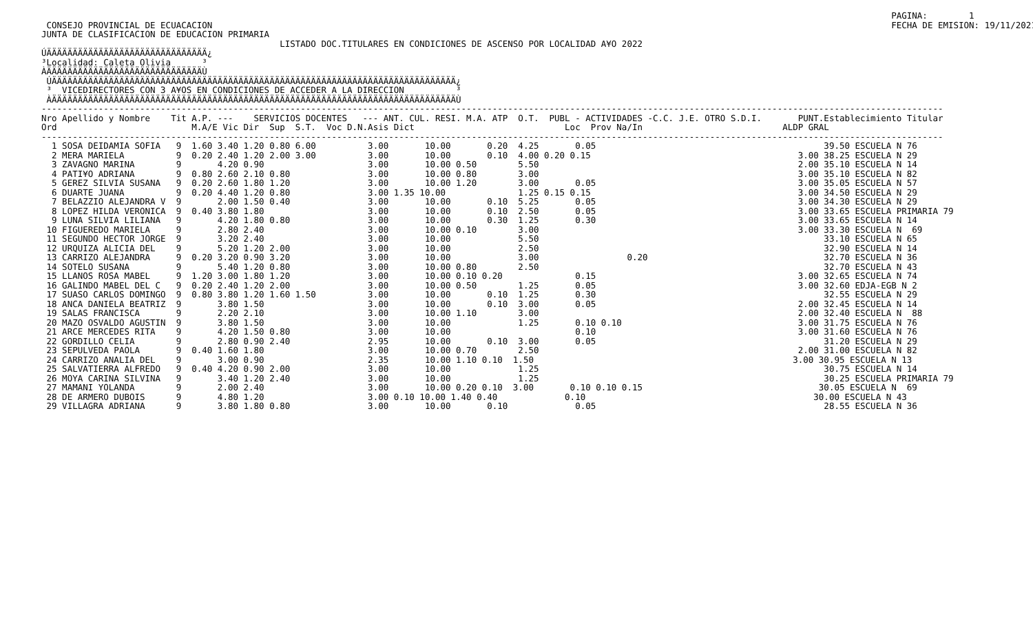PAGINA:        1
 CONSEJO PROVINCIAL DE ECUACACION                                                                                                                                   FECHA DE EMISION: 19/11/2021
JUNTA DE CLASIFICACION DE EDUCACION PRIMARIA
                                              LISTADO DOC.TITULARES EN CONDICIONES DE ASCENSO POR LOCALIDAD A¥O 2022
ÚÄÄÄÄÄÄÄÄÄÄÄÄÄÄÄÄÄÄÄÄÄÄÄÄÄÄÄÄÄÄÄ¿
³Localidad: Caleta Olivia      ³
ÀÄÄÄÄÄÄÄÄÄÄÄÄÄÄÄÄÄÄÄÄÄÄÄÄÄÄÄÄÄÄÙ
 ÚÄÄÄÄÄÄÄÄÄÄÄÄÄÄÄÄÄÄÄÄÄÄÄÄÄÄÄÄÄÄÄÄÄÄÄÄÄÄÄÄÄÄÄÄÄÄÄÄÄÄÄÄÄÄÄÄÄÄÄÄÄÄÄÄÄÄÄÄÄÄÄÄÄÄÄÄÄÄ¿
 ³  VICEDIRECTORES CON 3 A¥OS EN CONDICIONES DE ACCEDER A LA DIRECCION          ³
 ÀÄÄÄÄÄÄÄÄÄÄÄÄÄÄÄÄÄÄÄÄÄÄÄÄÄÄÄÄÄÄÄÄÄÄÄÄÄÄÄÄÄÄÄÄÄÄÄÄÄÄÄÄÄÄÄÄÄÄÄÄÄÄÄÄÄÄÄÄÄÄÄÄÄÄÄÄÄÄÙ
------------------------------------------------------------------------------------------------------------------------------------------------------------------------------
Nro Apellido y Nombre    Tit A.P. ---    SERVICIOS DOCENTES   --- ANT. CUL. RESI. M.A. ATP  O.T.  PUBL - ACTIVIDADES -C.C. J.E. OTRO S.D.I.       PUNT.Establecimiento Titular
Ord                          M.A/E Vic Dir  Sup  S.T.  Voc D.N.Asis Dict                             Loc  Prov Na/In                           ALDP GRAL
------------------------------------------------------------------------------------------------------------------------------------------------------------------------------
  1 SOSA DEIDAMIA SOFIA   9  1.60 3.40 1.20 0.80 6.00          3.00       10.00       0.20  4.25       0.05                                            39.50 ESCUELA N 76
  2 MERA MARIELA          9  0.20 2.40 1.20 2.00 3.00          3.00       10.00       0.10  4.00 0.20 0.15                                        3.00 38.25 ESCUELA N 29
  3 ZAVAGNO MARINA        9       4.20 0.90                    3.00       10.00 0.50        5.50                                                  2.00 35.10 ESCUELA N 14
  4 PATI¥O ADRIANA        9  0.80 2.60 2.10 0.80               3.00       10.00 0.80        3.00                                                  3.00 35.10 ESCUELA N 82
  5 GEREZ SILVIA SUSANA   9  0.20 2.60 1.80 1.20               3.00       10.00 1.20        3.00       0.05                                       3.00 35.05 ESCUELA N 57
  6 DUARTE JUANA          9  0.20 4.40 1.20 0.80               3.00 1.35 10.00              1.25 0.15 0.15                                        3.00 34.50 ESCUELA N 29
  7 BELAZZIO ALEJANDRA V  9       2.00 1.50 0.40               3.00       10.00       0.10  5.25       0.05                                       3.00 34.30 ESCUELA N 29
  8 LOPEZ HILDA VERONICA  9  0.40 3.80 1.80                    3.00       10.00       0.10  2.50       0.05                                       3.00 33.65 ESCUELA PRIMARIA 79
  9 LUNA SILVIA LILIANA   9       4.20 1.80 0.80               3.00       10.00       0.30  1.25       0.30                                       3.00 33.65 ESCUELA N 14
 10 FIGUEREDO MARIELA     9       2.80 2.40                    3.00       10.00 0.10        3.00                                                  3.00 33.30 ESCUELA N  69
 11 SEGUNDO HECTOR JORGE  9       3.20 2.40                    3.00       10.00             5.50                                                       33.10 ESCUELA N 65
 12 URQUIZA ALICIA DEL    9       5.20 1.20 2.00               3.00       10.00             2.50                                                       32.90 ESCUELA N 14
 13 CARRIZO ALEJANDRA     9  0.20 3.20 0.90 3.20               3.00       10.00             3.00                 0.20                                  32.70 ESCUELA N 36
 14 SOTELO SUSANA         9       5.40 1.20 0.80               3.00       10.00 0.80        2.50                                                       32.70 ESCUELA N 43
 15 LLANOS ROSA MABEL     9  1.20 3.00 1.80 1.20               3.00       10.00 0.10 0.20              0.15                                       3.00 32.65 ESCUELA N 74
 16 GALINDO MABEL DEL C   9  0.20 2.40 1.20 2.00               3.00       10.00 0.50        1.25       0.05                                       3.00 32.60 EDJA-EGB N 2
 17 SUASO CARLOS DOMINGO  9  0.80 3.80 1.20 1.60 1.50          3.00       10.00       0.10  1.25       0.30                                            32.55 ESCUELA N 29
 18 ANCA DANIELA BEATRIZ  9       3.80 1.50                    3.00       10.00       0.10  3.00       0.05                                       2.00 32.45 ESCUELA N 14
 19 SALAS FRANCISCA       9       2.20 2.10                    3.00       10.00 1.10        3.00                                                  2.00 32.40 ESCUELA N  88
 20 MAZO OSVALDO AGUSTIN  9       3.80 1.50                    3.00       10.00             1.25       0.10 0.10                                  3.00 31.75 ESCUELA N 76
 21 ARCE MERCEDES RITA    9       4.20 1.50 0.80               3.00       10.00                        0.10                                       3.00 31.60 ESCUELA N 76
 22 GORDILLO CELIA        9       2.80 0.90 2.40               2.95       10.00       0.10  3.00       0.05                                            31.20 ESCUELA N 29
 23 SEPULVEDA PAOLA       9  0.40 1.60 1.80                    3.00       10.00 0.70        2.50                                                  2.00 31.00 ESCUELA N 82
 24 CARRIZO ANALIA DEL    9       3.00 0.90                    2.35       10.00 1.10 0.10  1.50                                                  3.00 30.95 ESCUELA N 13
 25 SALVATIERRA ALFREDO   9  0.40 4.20 0.90 2.00               3.00       10.00             1.25                                                       30.75 ESCUELA N 14
 26 MOYA CARINA SILVINA   9       3.40 1.20 2.40               3.00       10.00             1.25                                                       30.25 ESCUELA PRIMARIA 79
 27 MAMANI YOLANDA        9       2.00 2.40                    3.00       10.00 0.20 0.10  3.00       0.10 0.10 0.15                                  30.05 ESCUELA N  69
 28 DE ARMERO DUBOIS      9       4.80 1.20                    3.00 0.10 10.00 1.40 0.40             0.10                                            30.00 ESCUELA N 43
 29 VILLAGRA ADRIANA      9       3.80 1.80 0.80               3.00       10.00       0.10             0.05                                            28.55 ESCUELA N 36